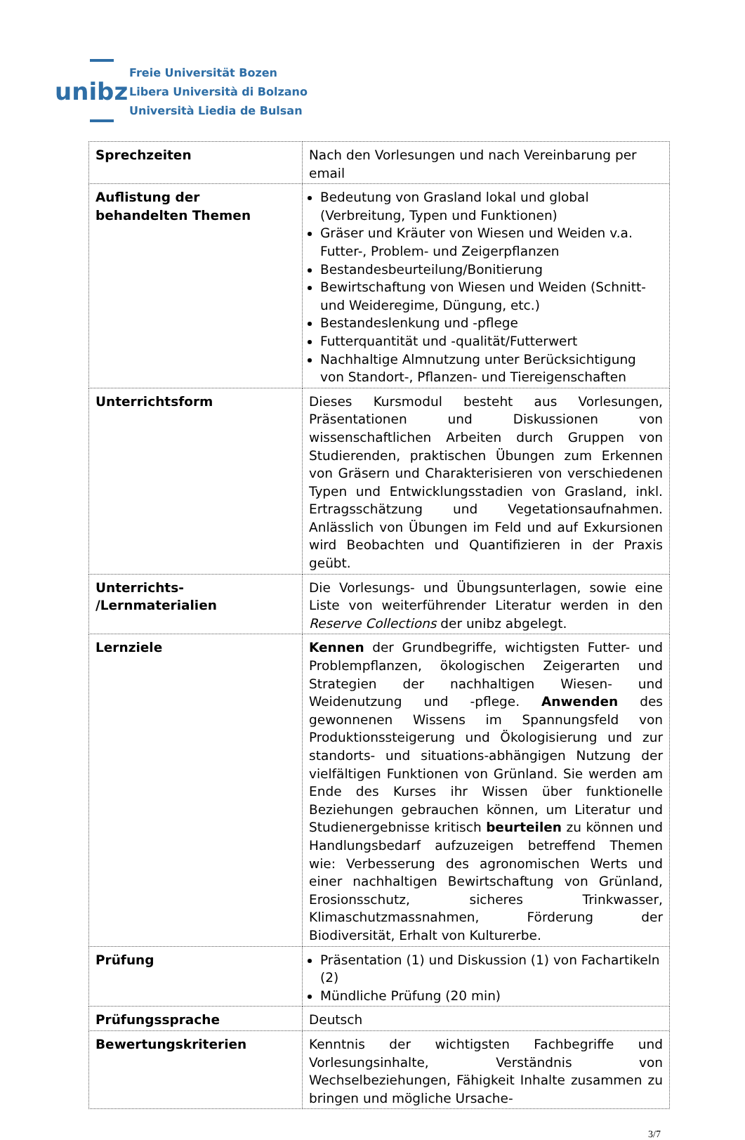unibz
Freie Universität Bozen
Libera Università di Bolzano
Università Liedia de Bulsan
| Sprechzeiten | Nach den Vorlesungen und nach Vereinbarung per email |
| Auflistung der behandelten Themen | Bedeutung von Grasland lokal und global (Verbreitung, Typen und Funktionen) Gräser und Kräuter von Wiesen und Weiden v.a. Futter-, Problem- und Zeigerpflanzen Bestandesbeurteilung/Bonitierung Bewirtschaftung von Wiesen und Weiden (Schnitt- und Weideregime, Düngung, etc.) Bestandeslenkung und -pflege Futterquantität und -qualität/Futterwert Nachhaltige Almnutzung unter Berücksichtigung von Standort-, Pflanzen- und Tiereigenschaften |
| Unterrichtsform | Dieses Kursmodul besteht aus Vorlesungen, Präsentationen und Diskussionen von wissenschaftlichen Arbeiten durch Gruppen von Studierenden, praktischen Übungen zum Erkennen von Gräsern und Charakterisieren von verschiedenen Typen und Entwicklungsstadien von Grasland, inkl. Ertragsschätzung und Vegetationsaufnahmen. Anlässlich von Übungen im Feld und auf Exkursionen wird Beobachten und Quantifizieren in der Praxis geübt. |
| Unterrichts- /Lernmaterialien | Die Vorlesungs- und Übungsunterlagen, sowie eine Liste von weiterführender Literatur werden in den Reserve Collections der unibz abgelegt. |
| Lernziele | Kennen der Grundbegriffe, wichtigsten Futter- und Problempflanzen, ökologischen Zeigerarten und Strategien der nachhaltigen Wiesen- und Weidenutzung und -pflege. Anwenden des gewonnenen Wissens im Spannungsfeld von Produktionssteigerung und Ökologisierung und zur standorts- und situations-abhängigen Nutzung der vielfältigen Funktionen von Grünland. Sie werden am Ende des Kurses ihr Wissen über funktionelle Beziehungen gebrauchen können, um Literatur und Studienergebnisse kritisch beurteilen zu können und Handlungsbedarf aufzuzeigen betreffend Themen wie: Verbesserung des agronomischen Werts und einer nachhaltigen Bewirtschaftung von Grünland, Erosionsschutz, sicheres Trinkwasser, Klimaschutzmassnahmen, Förderung der Biodiversität, Erhalt von Kulturerbe. |
| Prüfung | Präsentation (1) und Diskussion (1) von Fachartikeln (2) Mündliche Prüfung (20 min) |
| Prüfungssprache | Deutsch |
| Bewertungskriterien | Kenntnis der wichtigsten Fachbegriffe und Vorlesungsinhalte, Verständnis von Wechselbeziehungen, Fähigkeit Inhalte zusammen zu bringen und mögliche Ursache- |
3/7